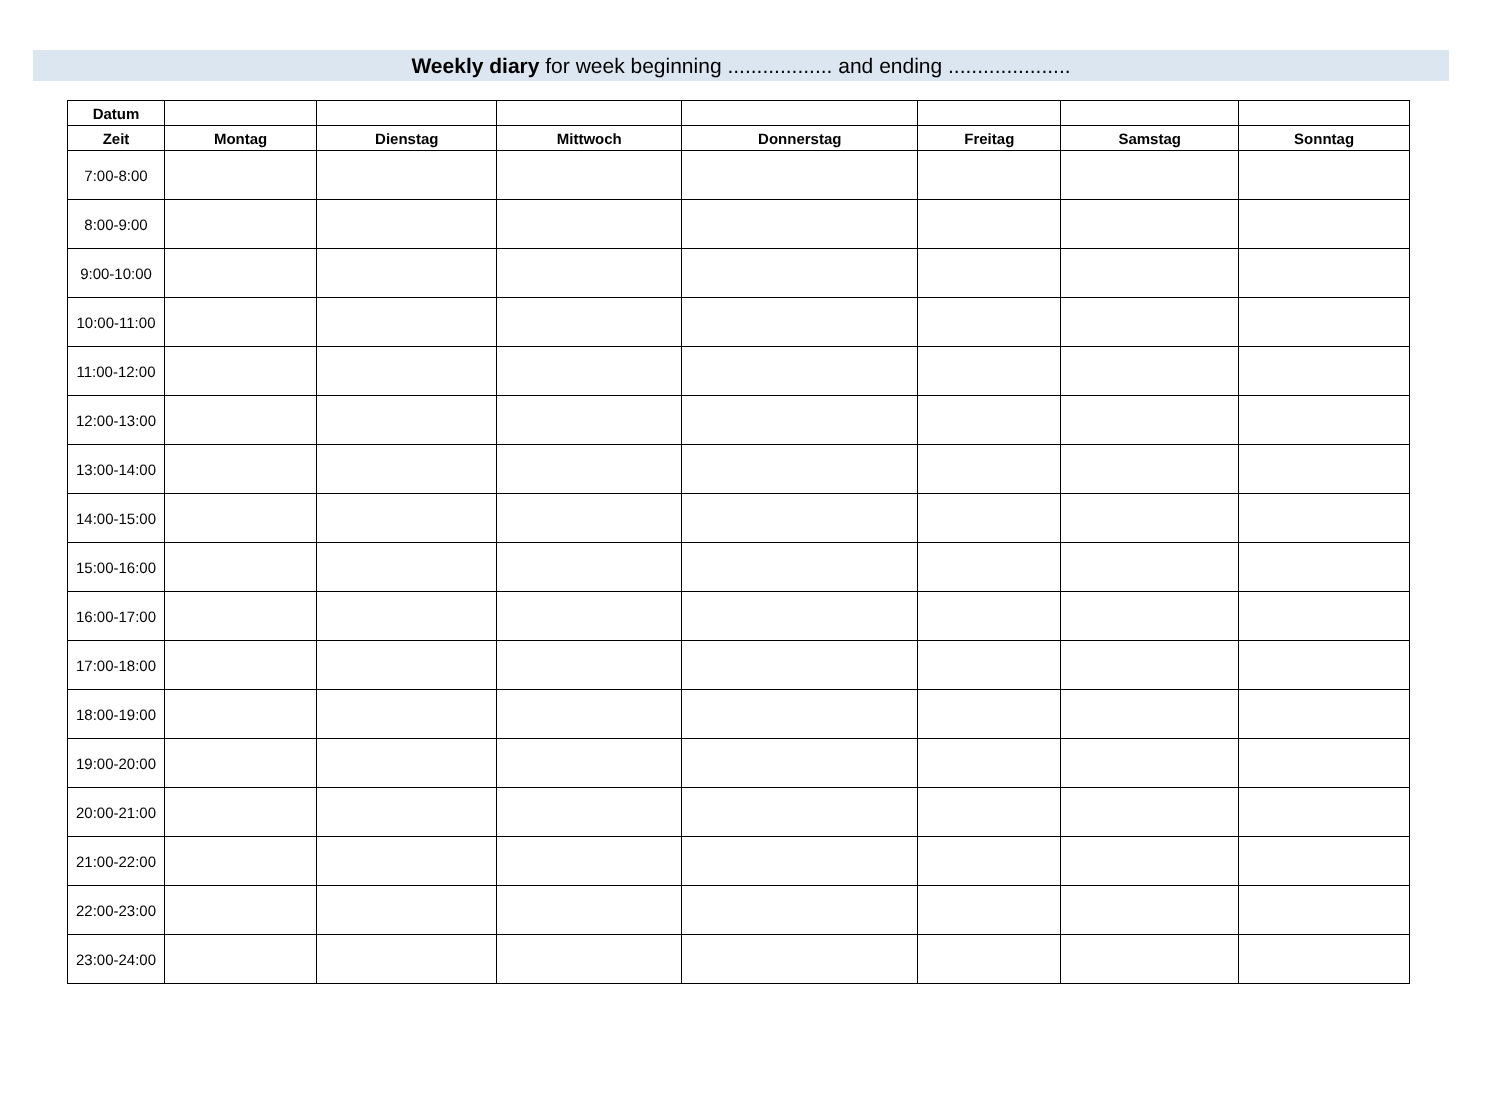Weekly diary for week beginning .................. and ending .....................
| Datum | | | | | | | |
| --- | --- | --- | --- | --- | --- | --- | --- |
| Zeit | Montag | Dienstag | Mittwoch | Donnerstag | Freitag | Samstag | Sonntag |
| 7:00-8:00 | | | | | | | |
| 8:00-9:00 | | | | | | | |
| 9:00-10:00 | | | | | | | |
| 10:00-11:00 | | | | | | | |
| 11:00-12:00 | | | | | | | |
| 12:00-13:00 | | | | | | | |
| 13:00-14:00 | | | | | | | |
| 14:00-15:00 | | | | | | | |
| 15:00-16:00 | | | | | | | |
| 16:00-17:00 | | | | | | | |
| 17:00-18:00 | | | | | | | |
| 18:00-19:00 | | | | | | | |
| 19:00-20:00 | | | | | | | |
| 20:00-21:00 | | | | | | | |
| 21:00-22:00 | | | | | | | |
| 22:00-23:00 | | | | | | | |
| 23:00-24:00 | | | | | | | |